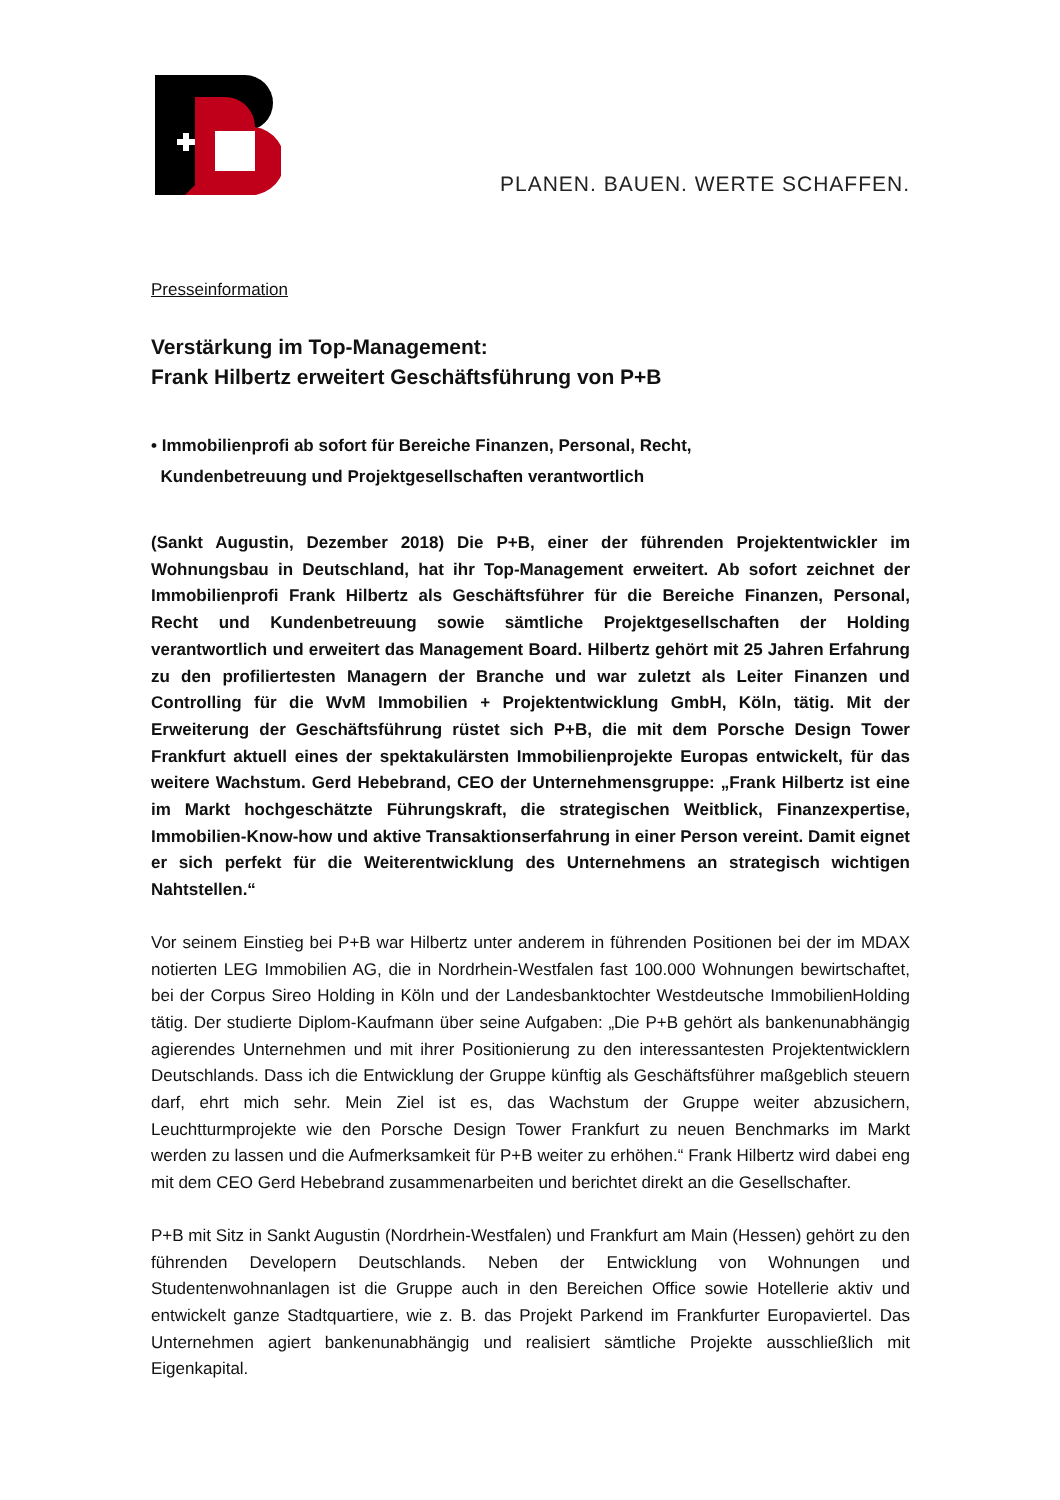PLANEN. BAUEN. WERTE SCHAFFEN.
Presseinformation
Verstärkung im Top-Management:
Frank Hilbertz erweitert Geschäftsführung von P+B
• Immobilienprofi ab sofort für Bereiche Finanzen, Personal, Recht,
Kundenbetreuung und Projektgesellschaften verantwortlich
(Sankt Augustin, Dezember 2018) Die P+B, einer der führenden Projektentwickler im Wohnungsbau in Deutschland, hat ihr Top-Management erweitert. Ab sofort zeichnet der Immobilienprofi Frank Hilbertz als Geschäftsführer für die Bereiche Finanzen, Personal, Recht und Kundenbetreuung sowie sämtliche Projektgesellschaften der Holding verantwortlich und erweitert das Management Board. Hilbertz gehört mit 25 Jahren Erfahrung zu den profiliertesten Managern der Branche und war zuletzt als Leiter Finanzen und Controlling für die WvM Immobilien + Projektentwicklung GmbH, Köln, tätig. Mit der Erweiterung der Geschäftsführung rüstet sich P+B, die mit dem Porsche Design Tower Frankfurt aktuell eines der spektakulärsten Immobilienprojekte Europas entwickelt, für das weitere Wachstum. Gerd Hebebrand, CEO der Unternehmensgruppe: „Frank Hilbertz ist eine im Markt hochgeschätzte Führungskraft, die strategischen Weitblick, Finanzexpertise, Immobilien-Know-how und aktive Transaktionserfahrung in einer Person vereint. Damit eignet er sich perfekt für die Weiterentwicklung des Unternehmens an strategisch wichtigen Nahtstellen.“
Vor seinem Einstieg bei P+B war Hilbertz unter anderem in führenden Positionen bei der im MDAX notierten LEG Immobilien AG, die in Nordrhein-Westfalen fast 100.000 Wohnungen bewirtschaftet, bei der Corpus Sireo Holding in Köln und der Landesbanktochter Westdeutsche ImmobilienHolding tätig. Der studierte Diplom-Kaufmann über seine Aufgaben: „Die P+B gehört als bankenunabhängig agierendes Unternehmen und mit ihrer Positionierung zu den interessantesten Projektentwicklern Deutschlands. Dass ich die Entwicklung der Gruppe künftig als Geschäftsführer maßgeblich steuern darf, ehrt mich sehr. Mein Ziel ist es, das Wachstum der Gruppe weiter abzusichern, Leuchtturmprojekte wie den Porsche Design Tower Frankfurt zu neuen Benchmarks im Markt werden zu lassen und die Aufmerksamkeit für P+B weiter zu erhöhen.“ Frank Hilbertz wird dabei eng mit dem CEO Gerd Hebebrand zusammenarbeiten und berichtet direkt an die Gesellschafter.
P+B mit Sitz in Sankt Augustin (Nordrhein-Westfalen) und Frankfurt am Main (Hessen) gehört zu den führenden Developern Deutschlands. Neben der Entwicklung von Wohnungen und Studentenwohnanlagen ist die Gruppe auch in den Bereichen Office sowie Hotellerie aktiv und entwickelt ganze Stadtquartiere, wie z. B. das Projekt Parkend im Frankfurter Europaviertel. Das Unternehmen agiert bankenunabhängig und realisiert sämtliche Projekte ausschließlich mit Eigenkapital.